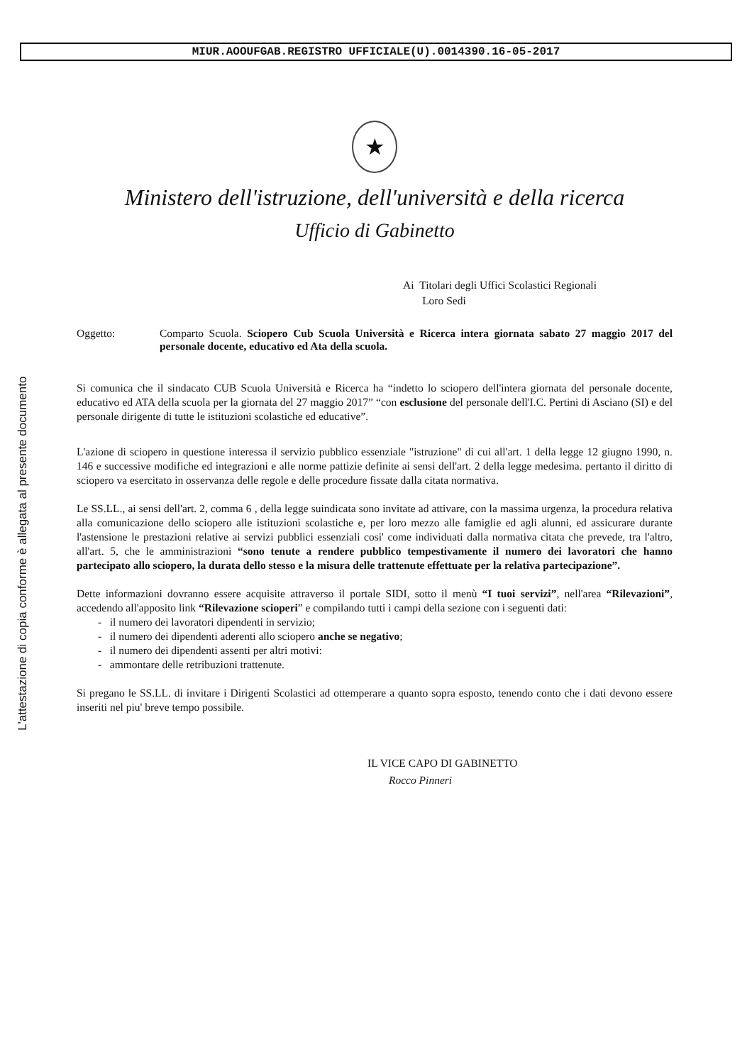MIUR.AOOUFGAB.REGISTRO UFFICIALE(U).0014390.16-05-2017
L'attestazione di copia conforme è allegata al presente documento
★
Ministero dell'istruzione, dell'università e della ricerca
Ufficio di Gabinetto
Ai Titolari degli Uffici Scolastici Regionali
Loro Sedi
Oggetto: Comparto Scuola. Sciopero Cub Scuola Università e Ricerca intera giornata sabato 27 maggio 2017 del personale docente, educativo ed Ata della scuola.
Si comunica che il sindacato CUB Scuola Università e Ricerca ha “indetto lo sciopero dell'intera giornata del personale docente, educativo ed ATA della scuola per la giornata del 27 maggio 2017” “con esclusione del personale dell'I.C. Pertini di Asciano (SI) e del personale dirigente di tutte le istituzioni scolastiche ed educative”.
L'azione di sciopero in questione interessa il servizio pubblico essenziale "istruzione" di cui all'art. 1 della legge 12 giugno 1990, n. 146 e successive modifiche ed integrazioni e alle norme pattizie definite ai sensi dell'art. 2 della legge medesima. pertanto il diritto di sciopero va esercitato in osservanza delle regole e delle procedure fissate dalla citata normativa.
Le SS.LL., ai sensi dell'art. 2, comma 6 , della legge suindicata sono invitate ad attivare, con la massima urgenza, la procedura relativa alla comunicazione dello sciopero alle istituzioni scolastiche e, per loro mezzo alle famiglie ed agli alunni, ed assicurare durante l'astensione le prestazioni relative ai servizi pubblici essenziali cosi' come individuati dalla normativa citata che prevede, tra l'altro, all'art. 5, che le amministrazioni “sono tenute a rendere pubblico tempestivamente il numero dei lavoratori che hanno partecipato allo sciopero, la durata dello stesso e la misura delle trattenute effettuate per la relativa partecipazione”.
Dette informazioni dovranno essere acquisite attraverso il portale SIDI, sotto il menù “I tuoi servizi”, nell'area “Rilevazioni”, accedendo all'apposito link “Rilevazione scioperi” e compilando tutti i campi della sezione con i seguenti dati:
- il numero dei lavoratori dipendenti in servizio;
- il numero dei dipendenti aderenti allo sciopero anche se negativo;
- il numero dei dipendenti assenti per altri motivi:
- ammontare delle retribuzioni trattenute.
Si pregano le SS.LL. di invitare i Dirigenti Scolastici ad ottemperare a quanto sopra esposto, tenendo conto che i dati devono essere inseriti nel piu' breve tempo possibile.
IL VICE CAPO DI GABINETTO
Rocco Pinneri